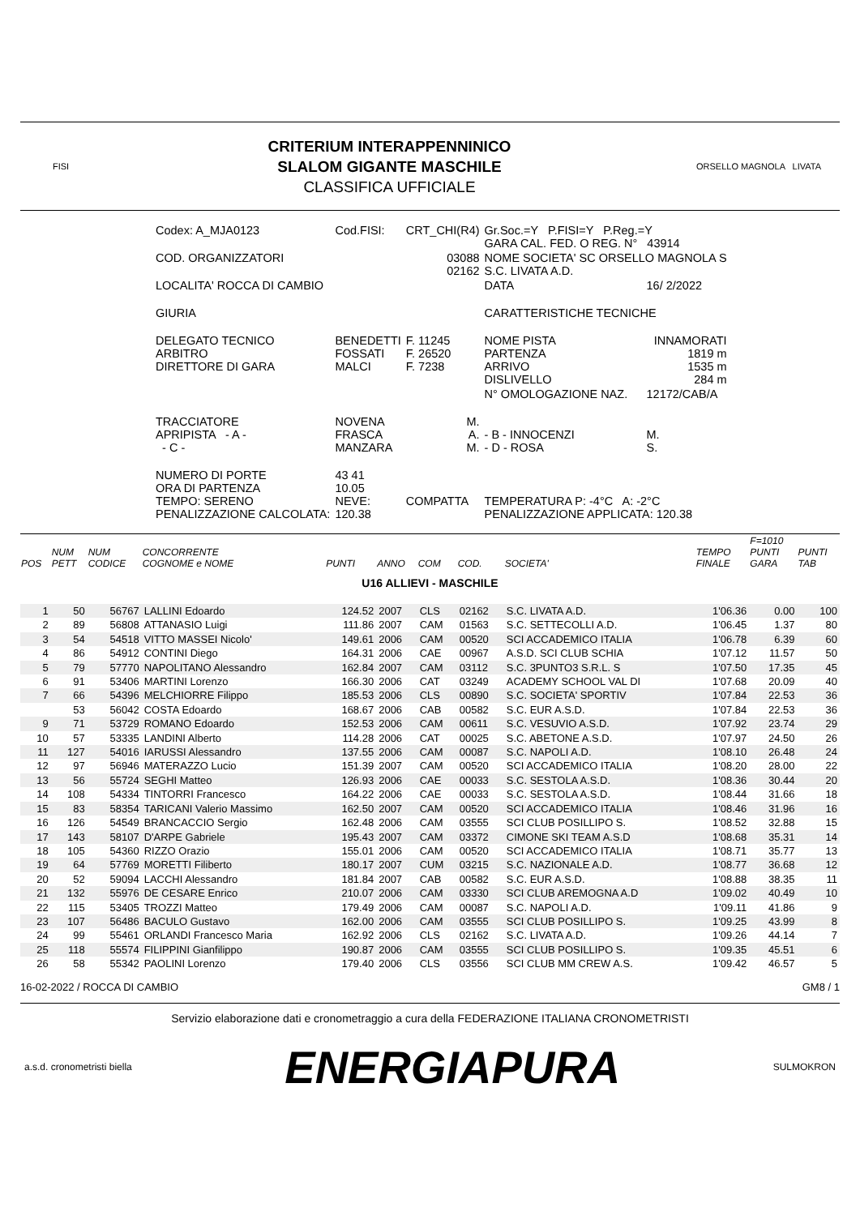FISI
CRITERIUM INTERAPPENNINICO
SLALOM GIGANTE MASCHILE
CLASSIFICA UFFICIALE
ORSELLO MAGNOLA LIVATA
| Codex: A_MJA0123 | Cod.FISI: | CRT_CHI(R4) | Gr.Soc.=Y P.FISI=Y P.Reg.=Y GARA CAL. FED. O REG. N° 43914 | |
| COD. ORGANIZZATORI | | 03088 02162 | NOME SOCIETA' SC ORSELLO MAGNOLA S S.C. LIVATA A.D. | |
| LOCALITA' ROCCA DI CAMBIO | | | DATA | 16/ 2/2022 |
| GIURIA | | | CARATTERISTICHE TECNICHE | |
| DELEGATO TECNICO ARBITRO DIRETTORE DI GARA | BENEDETTI FOSSATI MALCI | F. 11245 F. 26520 F. 7238 | NOME PISTA PARTENZA ARRIVO DISLIVELLO | INNAMORATI 1819 m 1535 m 284 m |
| | | | N° OMOLOGAZIONE NAZ. | 12172/CAB/A |
| TRACCIATORE APRIPISTA - A - - C - | NOVENA FRASCA MANZARA | M. A. M. | - B - INNOCENZI - D - ROSA | M. S. |
| NUMERO DI PORTE ORA DI PARTENZA TEMPO: SERENO PENALIZZAZIONE CALCOLATA: | 43 41 10.05 NEVE: 120.38 | COMPATTA | TEMPERATURA P: -4°C A: -2°C PENALIZZAZIONE APPLICATA: 120.38 | |
| POS | NUM PETT | NUM CODICE | CONCORRENTE COGNOME e NOME | PUNTI | ANNO | COM | COD. | SOCIETA' | TEMPO FINALE | F=1010 PUNTI GARA | PUNTI TAB |
| --- | --- | --- | --- | --- | --- | --- | --- | --- | --- | --- | --- |
| U16 ALLIEVI - MASCHILE | | | | | | | | | | | |
| 1 | 50 | 56767 | LALLINI Edoardo | 124.52 | 2007 | CLS | 02162 | S.C. LIVATA A.D. | 1'06.36 | 0.00 | 100 |
| 2 | 89 | 56808 | ATTANASIO Luigi | 111.86 | 2007 | CAM | 01563 | S.C. SETTECOLLI A.D. | 1'06.45 | 1.37 | 80 |
| 3 | 54 | 54518 | VITTO MASSEI Nicolo' | 149.61 | 2006 | CAM | 00520 | SCI ACCADEMICO ITALIA | 1'06.78 | 6.39 | 60 |
| 4 | 86 | 54912 | CONTINI Diego | 164.31 | 2006 | CAE | 00967 | A.S.D. SCI CLUB SCHIA | 1'07.12 | 11.57 | 50 |
| 5 | 79 | 57770 | NAPOLITANO Alessandro | 162.84 | 2007 | CAM | 03112 | S.C. 3PUNTO3 S.R.L. S | 1'07.50 | 17.35 | 45 |
| 6 | 91 | 53406 | MARTINI Lorenzo | 166.30 | 2006 | CAT | 03249 | ACADEMY SCHOOL VAL DI | 1'07.68 | 20.09 | 40 |
| 7 | 66 | 54396 | MELCHIORRE Filippo | 185.53 | 2006 | CLS | 00890 | S.C. SOCIETA' SPORTIV | 1'07.84 | 22.53 | 36 |
| | 53 | 56042 | COSTA Edoardo | 168.67 | 2006 | CAB | 00582 | S.C. EUR A.S.D. | 1'07.84 | 22.53 | 36 |
| 9 | 71 | 53729 | ROMANO Edoardo | 152.53 | 2006 | CAM | 00611 | S.C. VESUVIO A.S.D. | 1'07.92 | 23.74 | 29 |
| 10 | 57 | 53335 | LANDINI Alberto | 114.28 | 2006 | CAT | 00025 | S.C. ABETONE A.S.D. | 1'07.97 | 24.50 | 26 |
| 11 | 127 | 54016 | IARUSSI Alessandro | 137.55 | 2006 | CAM | 00087 | S.C. NAPOLI A.D. | 1'08.10 | 26.48 | 24 |
| 12 | 97 | 56946 | MATERAZZO Lucio | 151.39 | 2007 | CAM | 00520 | SCI ACCADEMICO ITALIA | 1'08.20 | 28.00 | 22 |
| 13 | 56 | 55724 | SEGHI Matteo | 126.93 | 2006 | CAE | 00033 | S.C. SESTOLA A.S.D. | 1'08.36 | 30.44 | 20 |
| 14 | 108 | 54334 | TINTORRI Francesco | 164.22 | 2006 | CAE | 00033 | S.C. SESTOLA A.S.D. | 1'08.44 | 31.66 | 18 |
| 15 | 83 | 58354 | TARICANI Valerio Massimo | 162.50 | 2007 | CAM | 00520 | SCI ACCADEMICO ITALIA | 1'08.46 | 31.96 | 16 |
| 16 | 126 | 54549 | BRANCACCIO Sergio | 162.48 | 2006 | CAM | 03555 | SCI CLUB POSILLIPO S. | 1'08.52 | 32.88 | 15 |
| 17 | 143 | 58107 | D'ARPE Gabriele | 195.43 | 2007 | CAM | 03372 | CIMONE SKI TEAM A.S.D | 1'08.68 | 35.31 | 14 |
| 18 | 105 | 54360 | RIZZO Orazio | 155.01 | 2006 | CAM | 00520 | SCI ACCADEMICO ITALIA | 1'08.71 | 35.77 | 13 |
| 19 | 64 | 57769 | MORETTI Filiberto | 180.17 | 2007 | CUM | 03215 | S.C. NAZIONALE A.D. | 1'08.77 | 36.68 | 12 |
| 20 | 52 | 59094 | LACCHI Alessandro | 181.84 | 2007 | CAB | 00582 | S.C. EUR A.S.D. | 1'08.88 | 38.35 | 11 |
| 21 | 132 | 55976 | DE CESARE Enrico | 210.07 | 2006 | CAM | 03330 | SCI CLUB AREMOGNA A.D | 1'09.02 | 40.49 | 10 |
| 22 | 115 | 53405 | TROZZI Matteo | 179.49 | 2006 | CAM | 00087 | S.C. NAPOLI A.D. | 1'09.11 | 41.86 | 9 |
| 23 | 107 | 56486 | BACULO Gustavo | 162.00 | 2006 | CAM | 03555 | SCI CLUB POSILLIPO S. | 1'09.25 | 43.99 | 8 |
| 24 | 99 | 55461 | ORLANDI Francesco Maria | 162.92 | 2006 | CLS | 02162 | S.C. LIVATA A.D. | 1'09.26 | 44.14 | 7 |
| 25 | 118 | 55574 | FILIPPINI Gianfilippo | 190.87 | 2006 | CAM | 03555 | SCI CLUB POSILLIPO S. | 1'09.35 | 45.51 | 6 |
| 26 | 58 | 55342 | PAOLINI Lorenzo | 179.40 | 2006 | CLS | 03556 | SCI CLUB MM CREW A.S. | 1'09.42 | 46.57 | 5 |
16-02-2022 / ROCCA DI CAMBIO GM8 / 1
Servizio elaborazione dati e cronometraggio a cura della FEDERAZIONE ITALIANA CRONOMETRISTI
a.s.d. cronometristi biella ENERGIAPURA SULMOKRON